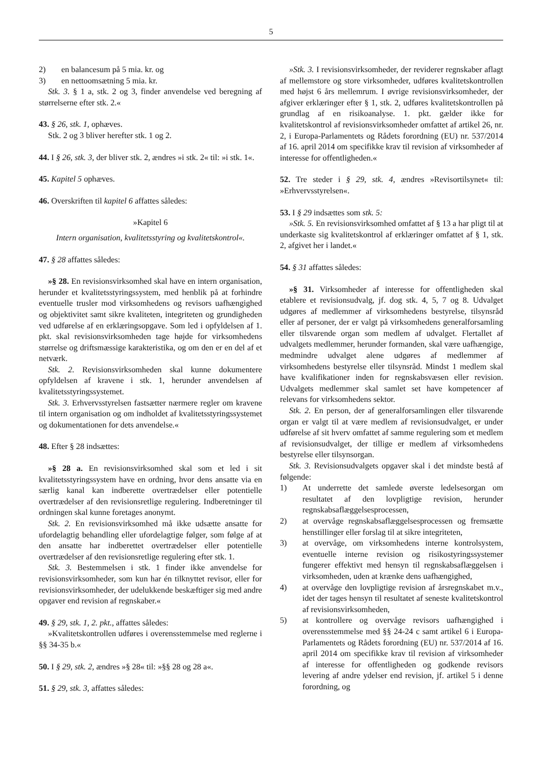5
2) en balancesum på 5 mia. kr. og
3) en nettoomsætning 5 mia. kr.
Stk. 3. § 1 a, stk. 2 og 3, finder anvendelse ved beregning af størrelserne efter stk. 2.«
43. § 26, stk. 1, ophæves.
Stk. 2 og 3 bliver herefter stk. 1 og 2.
44. I § 26, stk. 3, der bliver stk. 2, ændres »i stk. 2« til: »i stk. 1«.
45. Kapitel 5 ophæves.
46. Overskriften til kapitel 6 affattes således:
»Kapitel 6
Intern organisation, kvalitetsstyring og kvalitetskontrol«.
47. § 28 affattes således:
»§ 28. En revisionsvirksomhed skal have en intern organisation, herunder et kvalitetsstyringssystem, med henblik på at forhindre eventuelle trusler mod virksomhedens og revisors uafhængighed og objektivitet samt sikre kvaliteten, integriteten og grundigheden ved udførelse af en erklæringsopgave. Som led i opfyldelsen af 1. pkt. skal revisionsvirksomheden tage højde for virksomhedens størrelse og driftsmæssige karakteristika, og om den er en del af et netværk.
Stk. 2. Revisionsvirksomheden skal kunne dokumentere opfyldelsen af kravene i stk. 1, herunder anvendelsen af kvalitetsstyringssystemet.
Stk. 3. Erhvervsstyrelsen fastsætter nærmere regler om kravene til intern organisation og om indholdet af kvalitetsstyringssystemet og dokumentationen for dets anvendelse.«
48. Efter § 28 indsættes:
»§ 28 a. En revisionsvirksomhed skal som et led i sit kvalitetsstyringssystem have en ordning, hvor dens ansatte via en særlig kanal kan indberette overtrædelser eller potentielle overtrædelser af den revisionsretlige regulering. Indberetninger til ordningen skal kunne foretages anonymt.
Stk. 2. En revisionsvirksomhed må ikke udsætte ansatte for ufordelagtig behandling eller ufordelagtige følger, som følge af at den ansatte har indberettet overtrædelser eller potentielle overtrædelser af den revisionsretlige regulering efter stk. 1.
Stk. 3. Bestemmelsen i stk. 1 finder ikke anvendelse for revisionsvirksomheder, som kun har én tilknyttet revisor, eller for revisionsvirksomheder, der udelukkende beskæftiger sig med andre opgaver end revision af regnskaber.«
49. § 29, stk. 1, 2. pkt., affattes således:
»Kvalitetskontrollen udføres i overensstemmelse med reglerne i §§ 34-35 b.«
50. I § 29, stk. 2, ændres »§ 28« til: »§§ 28 og 28 a«.
51. § 29, stk. 3, affattes således:
»Stk. 3. I revisionsvirksomheder, der reviderer regnskaber aflagt af mellemstore og store virksomheder, udføres kvalitetskontrollen med højst 6 års mellemrum. I øvrige revisionsvirksomheder, der afgiver erklæringer efter § 1, stk. 2, udføres kvalitetskontrollen på grundlag af en risikoanalyse. 1. pkt. gælder ikke for kvalitetskontrol af revisionsvirksomheder omfattet af artikel 26, nr. 2, i Europa-Parlamentets og Rådets forordning (EU) nr. 537/2014 af 16. april 2014 om specifikke krav til revision af virksomheder af interesse for offentligheden.«
52. Tre steder i § 29, stk. 4, ændres »Revisortilsynet« til: »Erhvervsstyrelsen«.
53. I § 29 indsættes som stk. 5:
»Stk. 5. En revisionsvirksomhed omfattet af § 13 a har pligt til at underkaste sig kvalitetskontrol af erklæringer omfattet af § 1, stk. 2, afgivet her i landet.«
54. § 31 affattes således:
»§ 31. Virksomheder af interesse for offentligheden skal etablere et revisionsudvalg, jf. dog stk. 4, 5, 7 og 8. Udvalget udgøres af medlemmer af virksomhedens bestyrelse, tilsynsråd eller af personer, der er valgt på virksomhedens generalforsamling eller tilsvarende organ som medlem af udvalget. Flertallet af udvalgets medlemmer, herunder formanden, skal være uafhængige, medmindre udvalget alene udgøres af medlemmer af virksomhedens bestyrelse eller tilsynsråd. Mindst 1 medlem skal have kvalifikationer inden for regnskabsvæsen eller revision. Udvalgets medlemmer skal samlet set have kompetencer af relevans for virksomhedens sektor.
Stk. 2. En person, der af generalforsamlingen eller tilsvarende organ er valgt til at være medlem af revisionsudvalget, er under udførelse af sit hverv omfattet af samme regulering som et medlem af revisionsudvalget, der tillige er medlem af virksomhedens bestyrelse eller tilsynsorgan.
Stk. 3. Revisionsudvalgets opgaver skal i det mindste bestå af følgende:
1) At underrette det samlede øverste ledelsesorgan om resultatet af den lovpligtige revision, herunder regnskabsaflæggelsesprocessen,
2) at overvåge regnskabsaflæggelsesprocessen og fremsætte henstillinger eller forslag til at sikre integriteten,
3) at overvåge, om virksomhedens interne kontrolsystem, eventuelle interne revision og risikostyringssystemer fungerer effektivt med hensyn til regnskabsaflæggelsen i virksomheden, uden at krænke dens uafhængighed,
4) at overvåge den lovpligtige revision af årsregnskabet m.v., idet der tages hensyn til resultatet af seneste kvalitetskontrol af revisionsvirksomheden,
5) at kontrollere og overvåge revisors uafhængighed i overensstemmelse med §§ 24-24 c samt artikel 6 i Europa-Parlamentets og Rådets forordning (EU) nr. 537/2014 af 16. april 2014 om specifikke krav til revision af virksomheder af interesse for offentligheden og godkende revisors levering af andre ydelser end revision, jf. artikel 5 i denne forordning, og